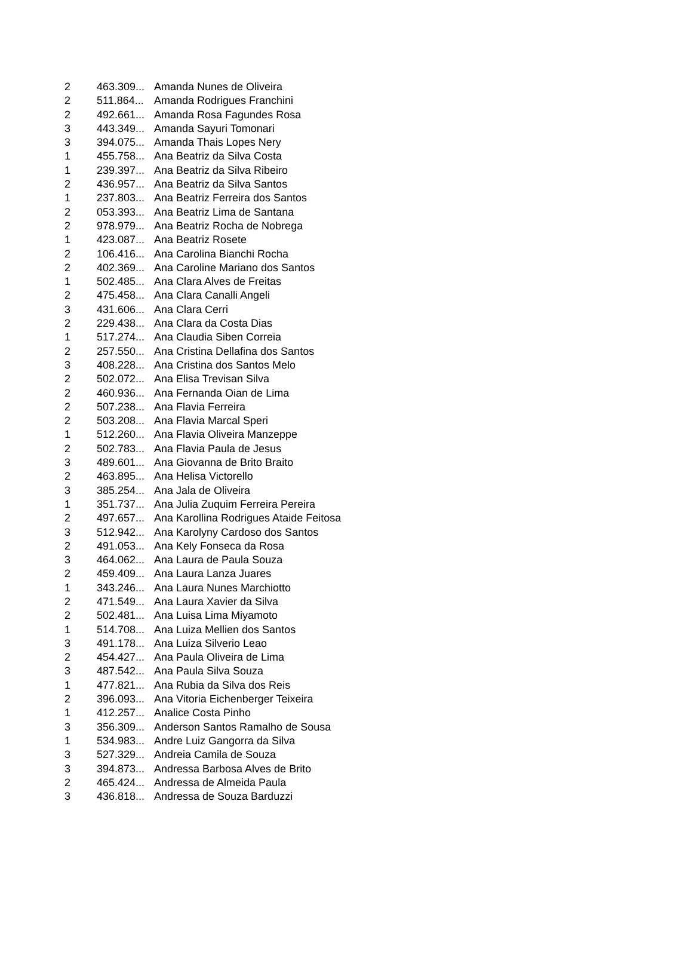| 2 | 463.309... | Amanda Nunes de Oliveira |
| 2 | 511.864... | Amanda Rodrigues Franchini |
| 2 | 492.661... | Amanda Rosa Fagundes Rosa |
| 3 | 443.349... | Amanda Sayuri Tomonari |
| 3 | 394.075... | Amanda Thais Lopes Nery |
| 1 | 455.758... | Ana Beatriz da Silva Costa |
| 1 | 239.397... | Ana Beatriz da Silva Ribeiro |
| 2 | 436.957... | Ana Beatriz da Silva Santos |
| 1 | 237.803... | Ana Beatriz Ferreira dos Santos |
| 2 | 053.393... | Ana Beatriz Lima de Santana |
| 2 | 978.979... | Ana Beatriz Rocha de Nobrega |
| 1 | 423.087... | Ana Beatriz Rosete |
| 2 | 106.416... | Ana Carolina Bianchi Rocha |
| 2 | 402.369... | Ana Caroline Mariano dos Santos |
| 1 | 502.485... | Ana Clara Alves de Freitas |
| 2 | 475.458... | Ana Clara Canalli Angeli |
| 3 | 431.606... | Ana Clara Cerri |
| 2 | 229.438... | Ana Clara da Costa Dias |
| 1 | 517.274... | Ana Claudia Siben Correia |
| 2 | 257.550... | Ana Cristina Dellafina dos Santos |
| 3 | 408.228... | Ana Cristina dos Santos Melo |
| 2 | 502.072... | Ana Elisa Trevisan Silva |
| 2 | 460.936... | Ana Fernanda Oian de Lima |
| 2 | 507.238... | Ana Flavia Ferreira |
| 2 | 503.208... | Ana Flavia Marcal Speri |
| 1 | 512.260... | Ana Flavia Oliveira Manzeppe |
| 2 | 502.783... | Ana Flavia Paula de Jesus |
| 3 | 489.601... | Ana Giovanna de Brito Braito |
| 2 | 463.895... | Ana Helisa Victorello |
| 3 | 385.254... | Ana Jala de Oliveira |
| 1 | 351.737... | Ana Julia Zuquim Ferreira Pereira |
| 2 | 497.657... | Ana Karollina Rodrigues Ataide Feitosa |
| 3 | 512.942... | Ana Karolyny Cardoso dos Santos |
| 2 | 491.053... | Ana Kely Fonseca da Rosa |
| 3 | 464.062... | Ana Laura de Paula Souza |
| 2 | 459.409... | Ana Laura Lanza Juares |
| 1 | 343.246... | Ana Laura Nunes Marchiotto |
| 2 | 471.549... | Ana Laura Xavier da Silva |
| 2 | 502.481... | Ana Luisa Lima Miyamoto |
| 1 | 514.708... | Ana Luiza Mellien dos Santos |
| 3 | 491.178... | Ana Luiza Silverio Leao |
| 2 | 454.427... | Ana Paula Oliveira de Lima |
| 3 | 487.542... | Ana Paula Silva Souza |
| 1 | 477.821... | Ana Rubia da Silva dos Reis |
| 2 | 396.093... | Ana Vitoria Eichenberger Teixeira |
| 1 | 412.257... | Analice Costa Pinho |
| 3 | 356.309... | Anderson Santos Ramalho de Sousa |
| 1 | 534.983... | Andre Luiz Gangorra da Silva |
| 3 | 527.329... | Andreia Camila de Souza |
| 3 | 394.873... | Andressa Barbosa Alves de Brito |
| 2 | 465.424... | Andressa de Almeida Paula |
| 3 | 436.818... | Andressa de Souza Barduzzi |